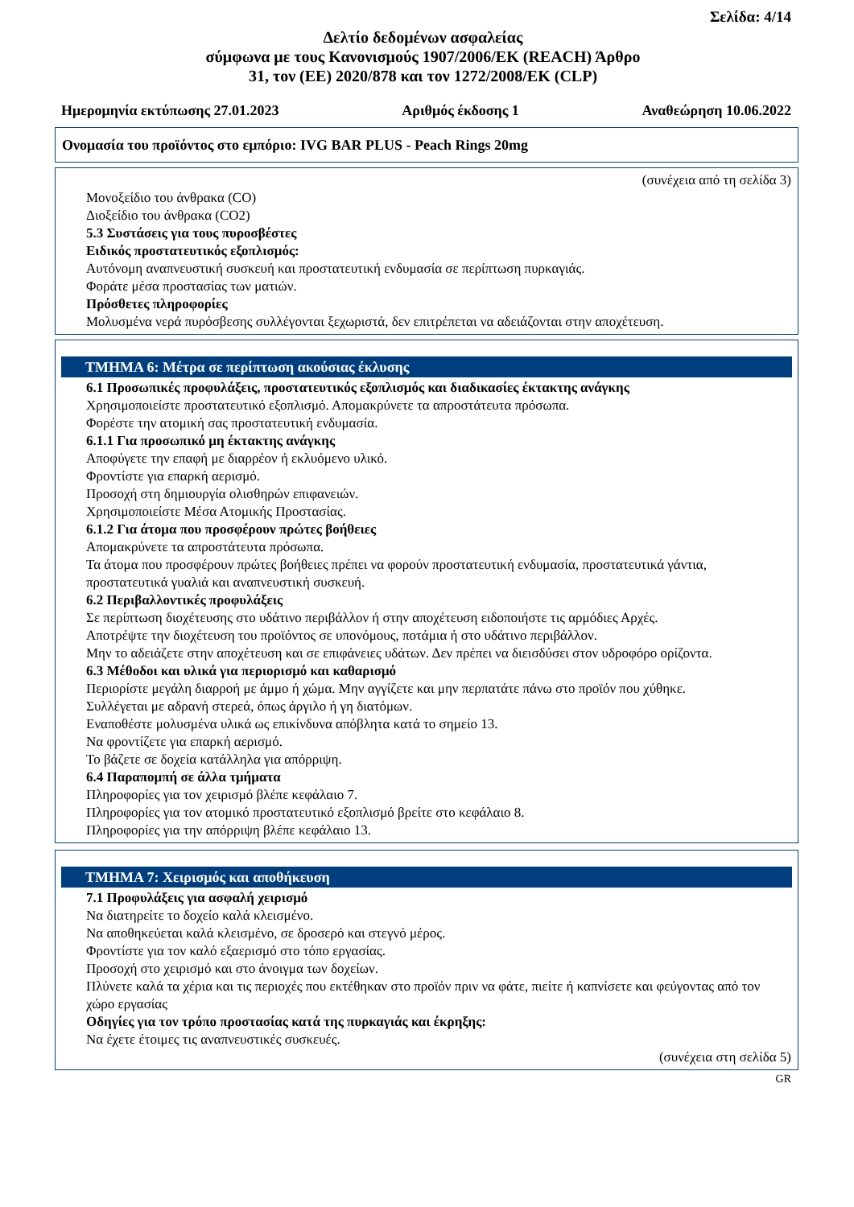Σελίδα: 4/14
Δελτίο δεδομένων ασφαλείας
σύμφωνα με τους Κανονισμούς 1907/2006/ΕΚ (REACH) Άρθρο
31, τον (ΕΕ) 2020/878 και τον 1272/2008/ΕΚ (CLP)
Ημερομηνία εκτύπωσης 27.01.2023 Αριθμός έκδοσης 1 Αναθεώρηση 10.06.2022
Ονομασία του προϊόντος στο εμπόριο: IVG BAR PLUS - Peach Rings 20mg
(συνέχεια από τη σελίδα 3)
Μονοξείδιο του άνθρακα (CO)
Διοξείδιο του άνθρακα (CO2)
5.3 Συστάσεις για τους πυροσβέστες
Ειδικός προστατευτικός εξοπλισμός:
Αυτόνομη αναπνευστική συσκευή και προστατευτική ενδυμασία σε περίπτωση πυρκαγιάς.
Φοράτε μέσα προστασίας των ματιών.
Πρόσθετες πληροφορίες
Μολυσμένα νερά πυρόσβεσης συλλέγονται ξεχωριστά, δεν επιτρέπεται να αδειάζονται στην αποχέτευση.
ΤΜΗΜΑ 6: Μέτρα σε περίπτωση ακούσιας έκλυσης
6.1 Προσωπικές προφυλάξεις, προστατευτικός εξοπλισμός και διαδικασίες έκτακτης ανάγκης
Χρησιμοποιείστε προστατευτικό εξοπλισμό. Απομακρύνετε τα απροστάτευτα πρόσωπα.
Φορέστε την ατομική σας προστατευτική ενδυμασία.
6.1.1 Για προσωπικό μη έκτακτης ανάγκης
Αποφύγετε την επαφή με διαρρέον ή εκλυόμενο υλικό.
Φροντίστε για επαρκή αερισμό.
Προσοχή στη δημιουργία ολισθηρών επιφανειών.
Χρησιμοποιείστε Μέσα Ατομικής Προστασίας.
6.1.2 Για άτομα που προσφέρουν πρώτες βοήθειες
Απομακρύνετε τα απροστάτευτα πρόσωπα.
Τα άτομα που προσφέρουν πρώτες βοήθειες πρέπει να φορούν προστατευτική ενδυμασία, προστατευτικά γάντια, προστατευτικά γυαλιά και αναπνευστική συσκευή.
6.2 Περιβαλλοντικές προφυλάξεις
Σε περίπτωση διοχέτευσης στο υδάτινο περιβάλλον ή στην αποχέτευση ειδοποιήστε τις αρμόδιες Αρχές.
Αποτρέψτε την διοχέτευση του προϊόντος σε υπονόμους, ποτάμια ή στο υδάτινο περιβάλλον.
Μην το αδειάζετε στην αποχέτευση και σε επιφάνειες υδάτων. Δεν πρέπει να διεισδύσει στον υδροφόρο ορίζοντα.
6.3 Μέθοδοι και υλικά για περιορισμό και καθαρισμό
Περιορίστε μεγάλη διαρροή με άμμο ή χώμα. Μην αγγίζετε και μην περπατάτε πάνω στο προϊόν που χύθηκε.
Συλλέγεται με αδρανή στερεά, όπως άργιλο ή γη διατόμων.
Εναποθέστε μολυσμένα υλικά ως επικίνδυνα απόβλητα κατά το σημείο 13.
Να φροντίζετε για επαρκή αερισμό.
Το βάζετε σε δοχεία κατάλληλα για απόρριψη.
6.4 Παραπομπή σε άλλα τμήματα
Πληροφορίες για τον χειρισμό βλέπε κεφάλαιο 7.
Πληροφορίες για τον ατομικό προστατευτικό εξοπλισμό βρείτε στο κεφάλαιο 8.
Πληροφορίες για την απόρριψη βλέπε κεφάλαιο 13.
ΤΜΗΜΑ 7: Χειρισμός και αποθήκευση
7.1 Προφυλάξεις για ασφαλή χειρισμό
Να διατηρείτε το δοχείο καλά κλεισμένο.
Να αποθηκεύεται καλά κλεισμένο, σε δροσερό και στεγνό μέρος.
Φροντίστε για τον καλό εξαερισμό στο τόπο εργασίας.
Προσοχή στο χειρισμό και στο άνοιγμα των δοχείων.
Πλύνετε καλά τα χέρια και τις περιοχές που εκτέθηκαν στο προϊόν πριν να φάτε, πιείτε ή καπνίσετε και φεύγοντας από τον χώρο εργασίας
Οδηγίες για τον τρόπο προστασίας κατά της πυρκαγιάς και έκρηξης:
Να έχετε έτοιμες τις αναπνευστικές συσκευές.
(συνέχεια στη σελίδα 5)
GR